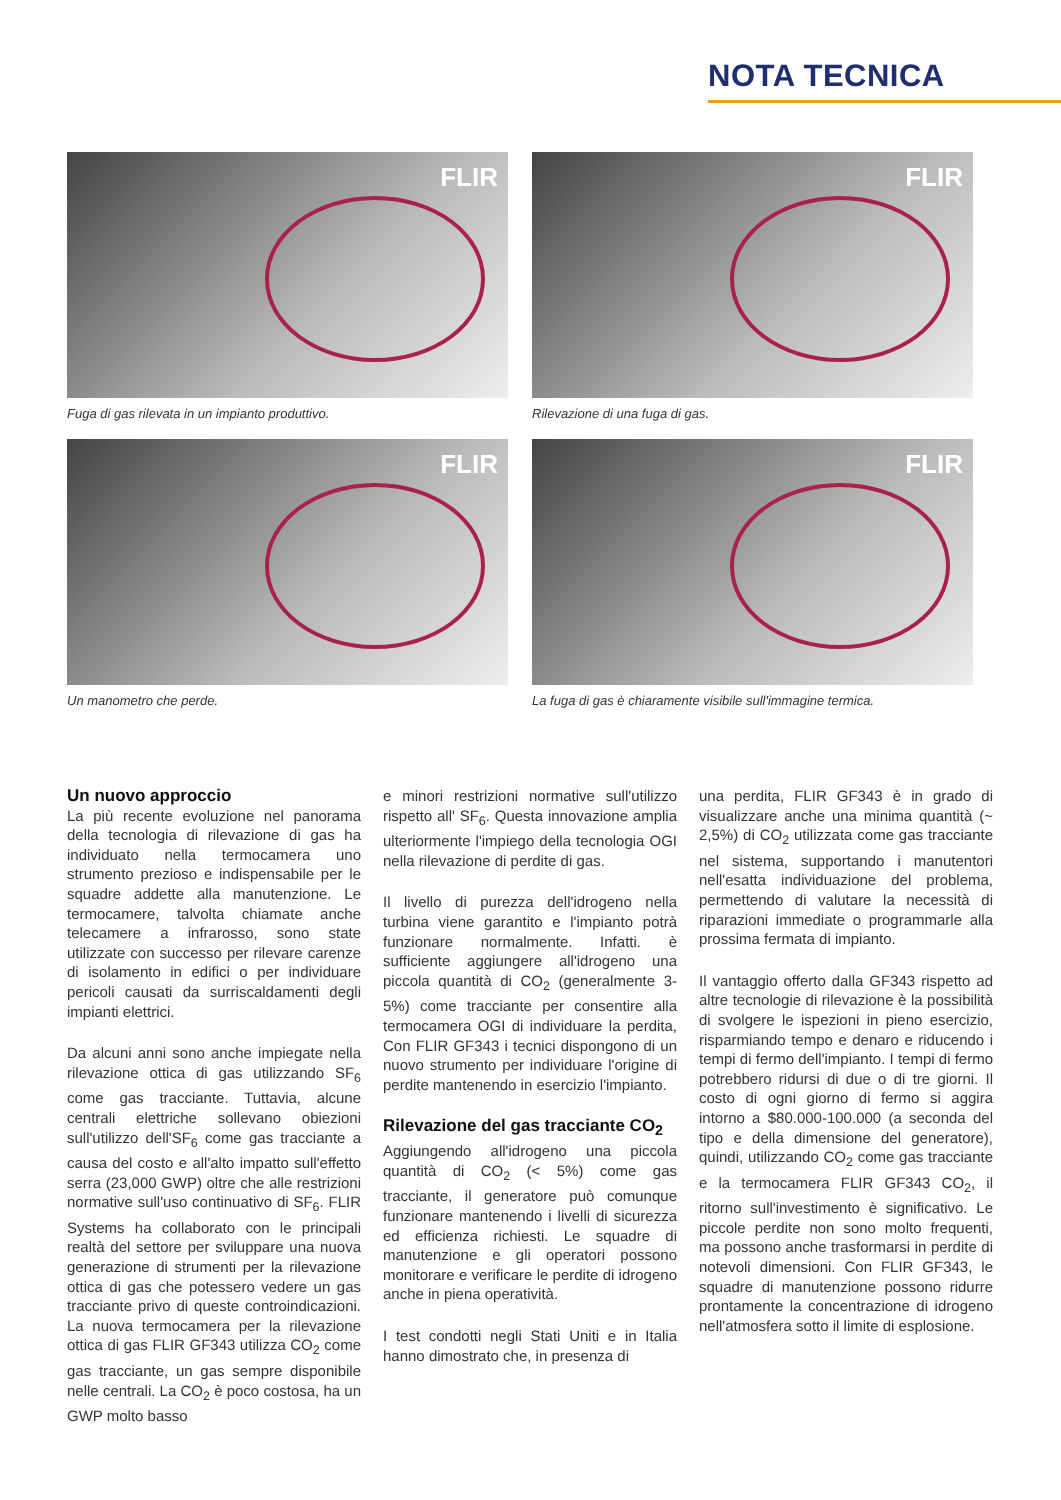NOTA TECNICA
FLIR
Fuga di gas rilevata in un impianto produttivo.
FLIR
Rilevazione di una fuga di gas.
FLIR
Un manometro che perde.
FLIR
La fuga di gas è chiaramente visibile sull'immagine termica.
Un nuovo approccio
La più recente evoluzione nel panorama della tecnologia di rilevazione di gas ha individuato nella termocamera uno strumento prezioso e indispensabile per le squadre addette alla manutenzione. Le termocamere, talvolta chiamate anche telecamere a infrarosso, sono state utilizzate con successo per rilevare carenze di isolamento in edifici o per individuare pericoli causati da surriscaldamenti degli impianti elettrici.
Da alcuni anni sono anche impiegate nella rilevazione ottica di gas utilizzando SF<sub>6</sub> come gas tracciante. Tuttavia, alcune centrali elettriche sollevano obiezioni sull'utilizzo dell'SF<sub>6</sub> come gas tracciante a causa del costo e all'alto impatto sull'effetto serra (23,000 GWP) oltre che alle restrizioni normative sull'uso continuativo di SF<sub>6</sub>. FLIR Systems ha collaborato con le principali realtà del settore per sviluppare una nuova generazione di strumenti per la rilevazione ottica di gas che potessero vedere un gas tracciante privo di queste controindicazioni. La nuova termocamera per la rilevazione ottica di gas FLIR GF343 utilizza CO<sub>2</sub> come gas tracciante, un gas sempre disponibile nelle centrali. La CO<sub>2</sub> è poco costosa, ha un GWP molto basso
e minori restrizioni normative sull'utilizzo rispetto all' SF<sub>6</sub>. Questa innovazione amplia ulteriormente l'impiego della tecnologia OGI nella rilevazione di perdite di gas.
Il livello di purezza dell'idrogeno nella turbina viene garantito e l'impianto potrà funzionare normalmente. Infatti. è sufficiente aggiungere all'idrogeno una piccola quantità di CO<sub>2</sub> (generalmente 3-5%) come tracciante per consentire alla termocamera OGI di individuare la perdita, Con FLIR GF343 i tecnici dispongono di un nuovo strumento per individuare l'origine di perdite mantenendo in esercizio l'impianto.
Rilevazione del gas tracciante CO<sub>2</sub>
Aggiungendo all'idrogeno una piccola quantità di CO<sub>2</sub> (< 5%) come gas tracciante, il generatore può comunque funzionare mantenendo i livelli di sicurezza ed efficienza richiesti. Le squadre di manutenzione e gli operatori possono monitorare e verificare le perdite di idrogeno anche in piena operatività.
I test condotti negli Stati Uniti e in Italia hanno dimostrato che, in presenza di
una perdita, FLIR GF343 è in grado di visualizzare anche una minima quantità (~ 2,5%) di CO<sub>2</sub> utilizzata come gas tracciante nel sistema, supportando i manutentori nell'esatta individuazione del problema, permettendo di valutare la necessità di riparazioni immediate o programmarle alla prossima fermata di impianto.
Il vantaggio offerto dalla GF343 rispetto ad altre tecnologie di rilevazione è la possibilità di svolgere le ispezioni in pieno esercizio, risparmiando tempo e denaro e riducendo i tempi di fermo dell'impianto. I tempi di fermo potrebbero ridursi di due o di tre giorni. Il costo di ogni giorno di fermo si aggira intorno a $80.000-100.000 (a seconda del tipo e della dimensione del generatore), quindi, utilizzando CO<sub>2</sub> come gas tracciante e la termocamera FLIR GF343 CO<sub>2</sub>, il ritorno sull'investimento è significativo. Le piccole perdite non sono molto frequenti, ma possono anche trasformarsi in perdite di notevoli dimensioni. Con FLIR GF343, le squadre di manutenzione possono ridurre prontamente la concentrazione di idrogeno nell'atmosfera sotto il limite di esplosione.